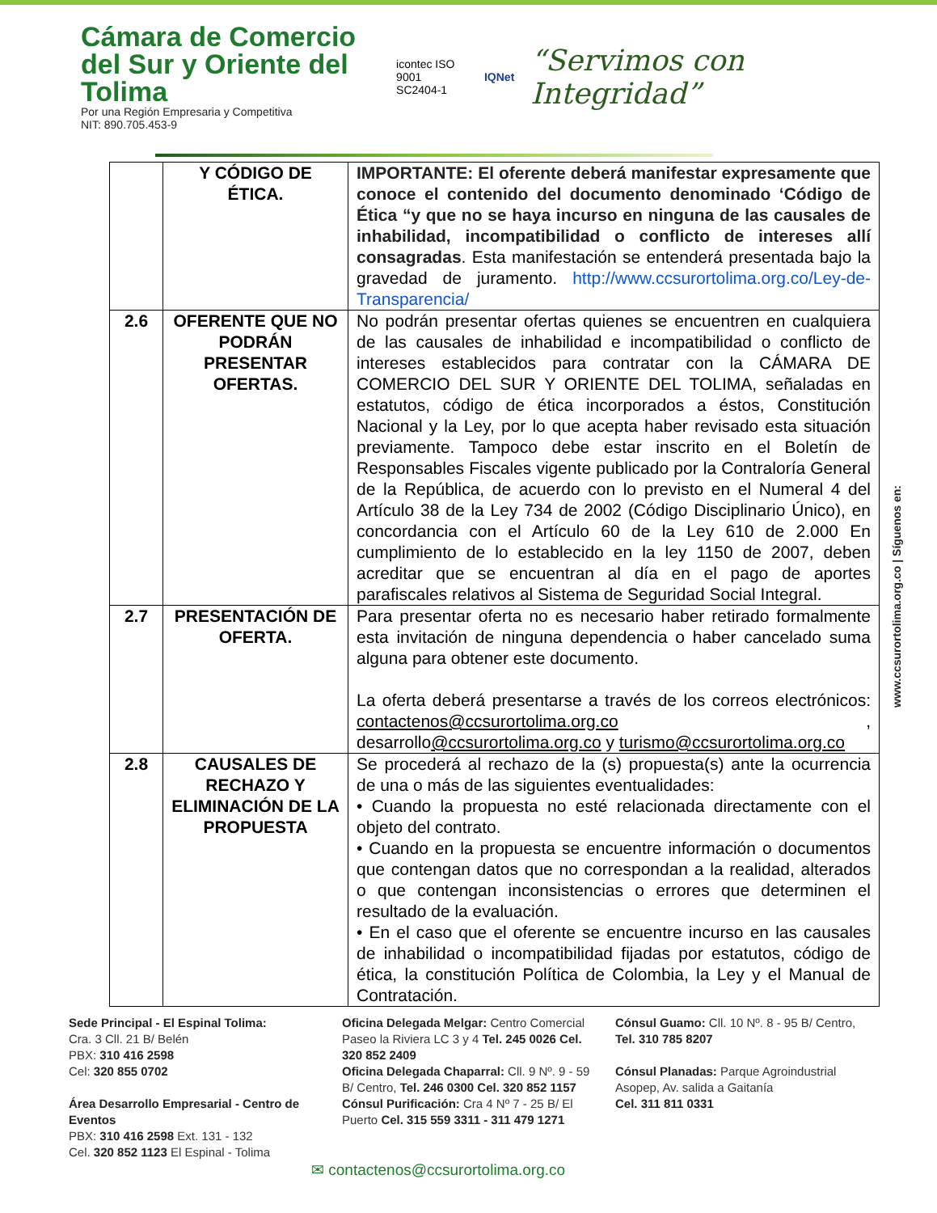Cámara de Comercio
del Sur y Oriente del Tolima
Por una Región Empresaria y Competitiva
NIT: 890.705.453-9
icontec ISO 9001
SC2404-1
IQNet
“Servimos con Integridad”
| | Y CÓDIGO DE ÉTICA. | IMPORTANTE: El oferente deberá manifestar expresamente que conoce el contenido del documento denominado ‘Código de Ética “y que no se haya incurso en ninguna de las causales de inhabilidad, incompatibilidad o conflicto de intereses allí consagradas . Esta manifestación se entenderá presentada bajo la gravedad de juramento. http://www.ccsurortolima.org.co/Ley-de-Transparencia/ |
| 2.6 | OFERENTE QUE NO PODRÁN PRESENTAR OFERTAS. | No podrán presentar ofertas quienes se encuentren en cualquiera de las causales de inhabilidad e incompatibilidad o conflicto de intereses establecidos para contratar con la CÁMARA DE COMERCIO DEL SUR Y ORIENTE DEL TOLIMA, señaladas en estatutos, código de ética incorporados a éstos, Constitución Nacional y la Ley, por lo que acepta haber revisado esta situación previamente. Tampoco debe estar inscrito en el Boletín de Responsables Fiscales vigente publicado por la Contraloría General de la República, de acuerdo con lo previsto en el Numeral 4 del Artículo 38 de la Ley 734 de 2002 (Código Disciplinario Único), en concordancia con el Artículo 60 de la Ley 610 de 2.000 En cumplimiento de lo establecido en la ley 1150 de 2007, deben acreditar que se encuentran al día en el pago de aportes parafiscales relativos al Sistema de Seguridad Social Integral. |
| 2.7 | PRESENTACIÓN DE OFERTA. | Para presentar oferta no es necesario haber retirado formalmente esta invitación de ninguna dependencia o haber cancelado suma alguna para obtener este documento. La oferta deberá presentarse a través de los correos electrónicos: contactenos@ccsurortolima.org.co , desarrollo @ccsurortolima.org.co y turismo@ccsurortolima.org.co |
| 2.8 | CAUSALES DE RECHAZO Y ELIMINACIÓN DE LA PROPUESTA | Se procederá al rechazo de la (s) propuesta(s) ante la ocurrencia de una o más de las siguientes eventualidades: • Cuando la propuesta no esté relacionada directamente con el objeto del contrato. • Cuando en la propuesta se encuentre información o documentos que contengan datos que no correspondan a la realidad, alterados o que contengan inconsistencias o errores que determinen el resultado de la evaluación. • En el caso que el oferente se encuentre incurso en las causales de inhabilidad o incompatibilidad fijadas por estatutos, código de ética, la constitución Política de Colombia, la Ley y el Manual de Contratación. |
www.ccsurortolima.org.co | Síguenos en:
Sede Principal - El Espinal Tolima:
Cra. 3 Cll. 21 B/ Belén
PBX: 310 416 2598
Cel: 320 855 0702
Área Desarrollo Empresarial - Centro de Eventos
PBX: 310 416 2598 Ext. 131 - 132
Cel. 320 852 1123 El Espinal - Tolima
Oficina Delegada Melgar: Centro Comercial Paseo la Riviera LC 3 y 4 Tel. 245 0026 Cel. 320 852 2409
Oficina Delegada Chaparral: Cll. 9 Nº. 9 - 59 B/ Centro, Tel. 246 0300 Cel. 320 852 1157
Cónsul Purificación: Cra 4 Nº 7 - 25 B/ El Puerto Cel. 315 559 3311 - 311 479 1271
Cónsul Guamo: Cll. 10 Nº. 8 - 95 B/ Centro, Tel. 310 785 8207
Cónsul Planadas: Parque Agroindustrial Asopep, Av. salida a Gaitanía
Cel. 311 811 0331
✉ contactenos@ccsurortolima.org.co